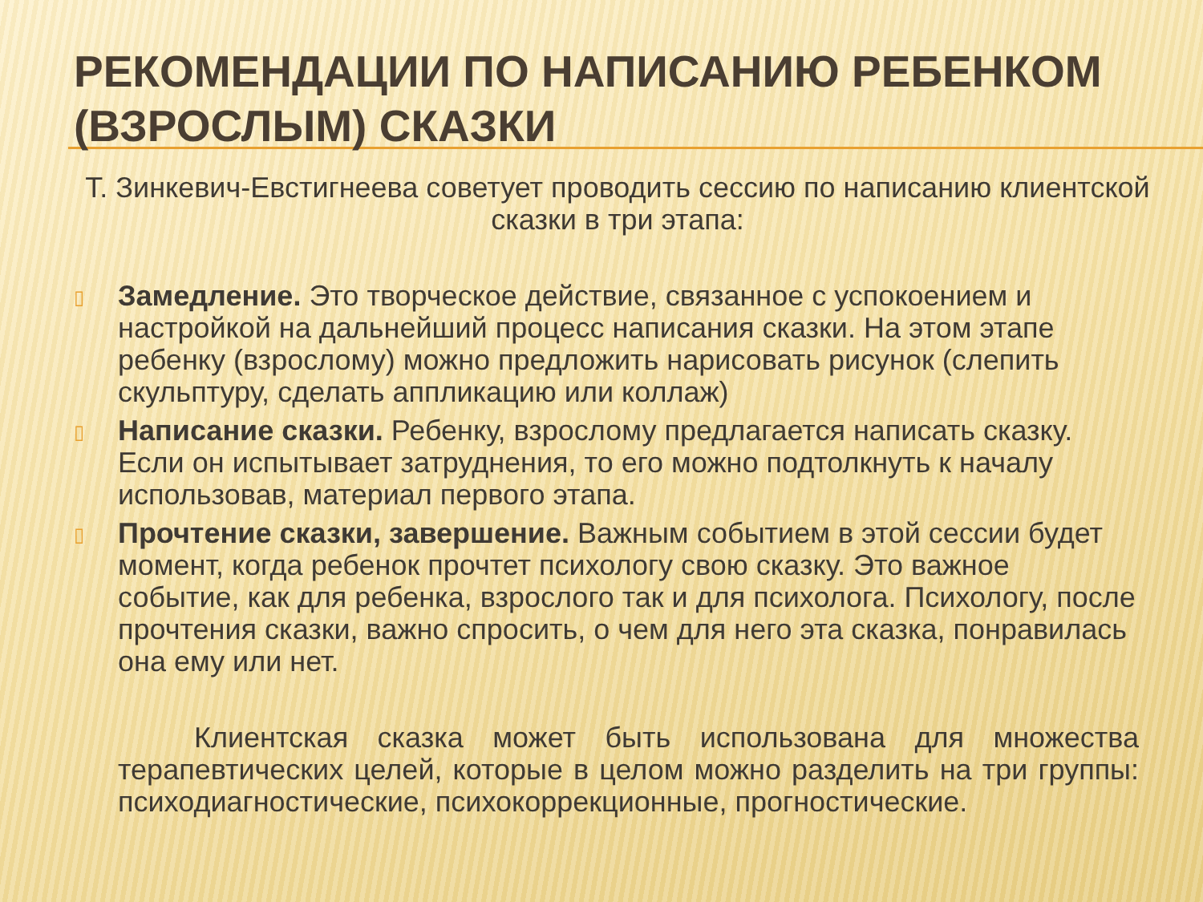РЕКОМЕНДАЦИИ ПО НАПИСАНИЮ РЕБЕНКОМ (ВЗРОСЛЫМ) СКАЗКИ
Т. Зинкевич-Евстигнеева советует проводить сессию по написанию клиентской сказки в три этапа:
▯ Замедление. Это творческое действие, связанное с успокоением и настройкой на дальнейший процесс написания сказки. На этом этапе ребенку (взрослому) можно предложить нарисовать рисунок (слепить скульптуру, сделать аппликацию или коллаж)
▯ Написание сказки. Ребенку, взрослому предлагается написать сказку. Если он испытывает затруднения, то его можно подтолкнуть к началу использовав, материал первого этапа.
▯ Прочтение сказки, завершение. Важным событием в этой сессии будет момент, когда ребенок прочтет психологу свою сказку. Это важное событие, как для ребенка, взрослого так и для психолога. Психологу, после прочтения сказки, важно спросить, о чем для него эта сказка, понравилась она ему или нет.
Клиентская сказка может быть использована для множества терапевтических целей, которые в целом можно разделить на три группы: психодиагностические, психокоррекционные, прогностические.